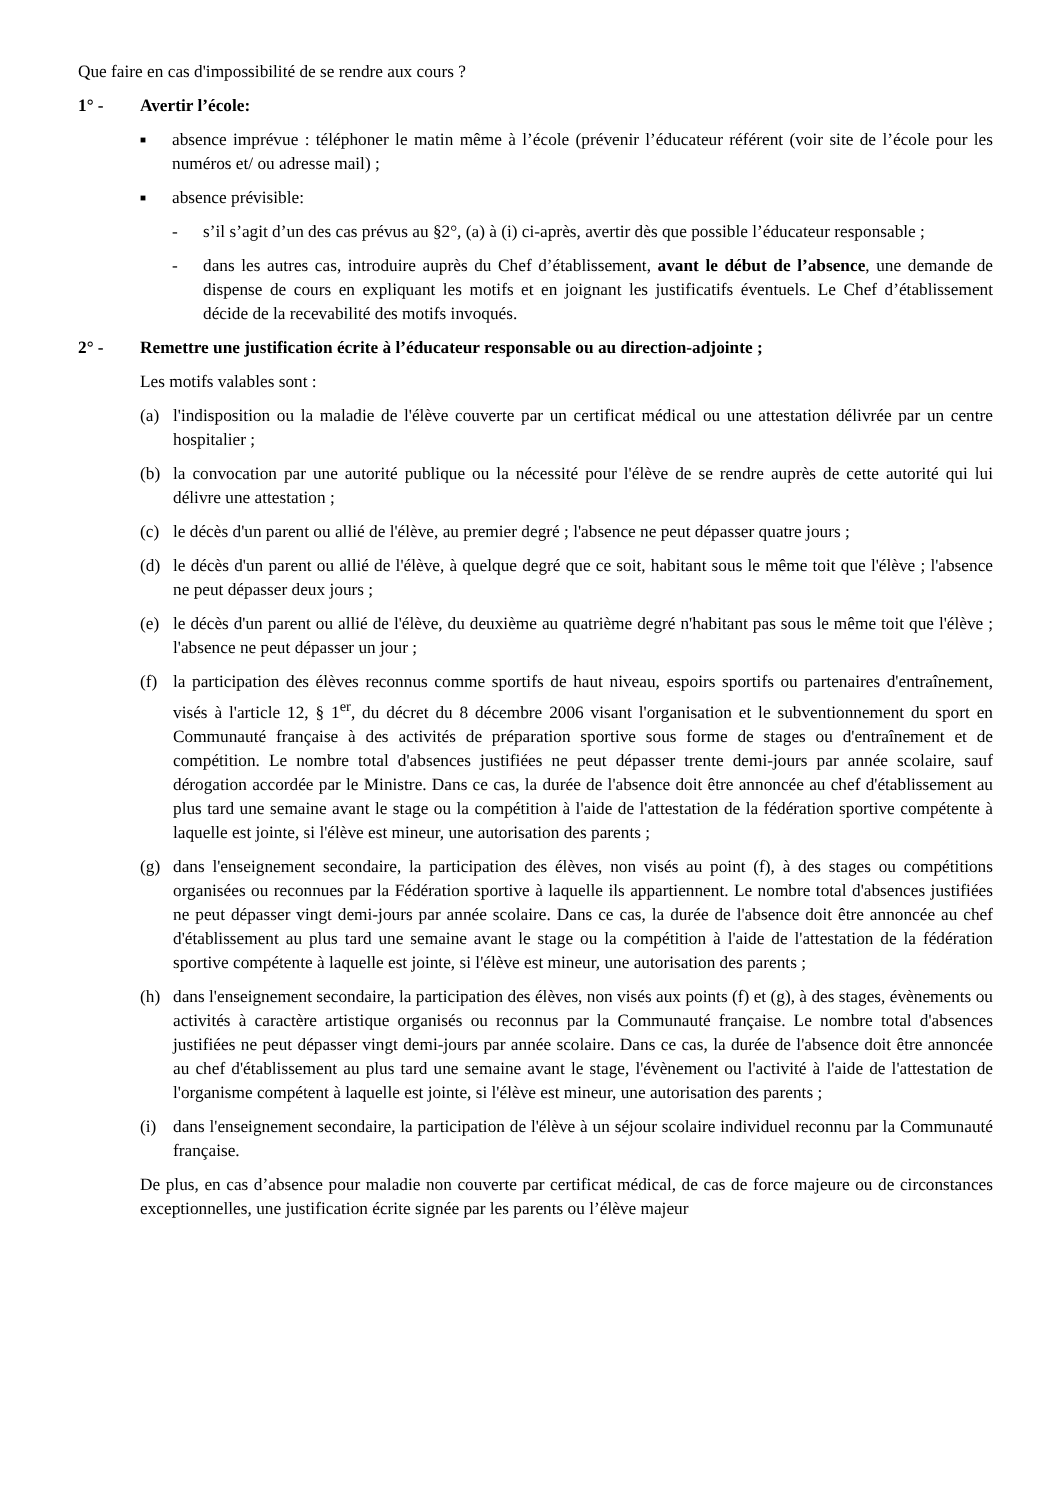Que faire en cas d'impossibilité de se rendre aux cours ?
1° - Avertir l’école:
■ absence imprévue : téléphoner le matin même à l’école (prévenir l’éducateur référent (voir site de l’école pour les numéros et/ ou adresse mail) ;
■ absence prévisible:
- s’il s’agit d’un des cas prévus au §2°, (a) à (i) ci-après, avertir dès que possible l’éducateur responsable ;
- dans les autres cas, introduire auprès du Chef d’établissement, avant le début de l’absence, une demande de dispense de cours en expliquant les motifs et en joignant les justificatifs éventuels. Le Chef d’établissement décide de la recevabilité des motifs invoqués.
2° - Remettre une justification écrite à l’éducateur responsable ou au direction-adjointe ;
Les motifs valables sont :
(a) l'indisposition ou la maladie de l'élève couverte par un certificat médical ou une attestation délivrée par un centre hospitalier ;
(b) la convocation par une autorité publique ou la nécessité pour l'élève de se rendre auprès de cette autorité qui lui délivre une attestation ;
(c) le décès d'un parent ou allié de l'élève, au premier degré ; l'absence ne peut dépasser quatre jours ;
(d) le décès d'un parent ou allié de l'élève, à quelque degré que ce soit, habitant sous le même toit que l'élève ; l'absence ne peut dépasser deux jours ;
(e) le décès d'un parent ou allié de l'élève, du deuxième au quatrième degré n'habitant pas sous le même toit que l'élève ; l'absence ne peut dépasser un jour ;
(f) la participation des élèves reconnus comme sportifs de haut niveau, espoirs sportifs ou partenaires d'entraînement, visés à l'article 12, § 1<sup>er</sup>, du décret du 8 décembre 2006 visant l'organisation et le subventionnement du sport en Communauté française à des activités de préparation sportive sous forme de stages ou d'entraînement et de compétition. Le nombre total d'absences justifiées ne peut dépasser trente demi-jours par année scolaire, sauf dérogation accordée par le Ministre. Dans ce cas, la durée de l'absence doit être annoncée au chef d'établissement au plus tard une semaine avant le stage ou la compétition à l'aide de l'attestation de la fédération sportive compétente à laquelle est jointe, si l'élève est mineur, une autorisation des parents ;
(g) dans l'enseignement secondaire, la participation des élèves, non visés au point (f), à des stages ou compétitions organisées ou reconnues par la Fédération sportive à laquelle ils appartiennent. Le nombre total d'absences justifiées ne peut dépasser vingt demi-jours par année scolaire. Dans ce cas, la durée de l'absence doit être annoncée au chef d'établissement au plus tard une semaine avant le stage ou la compétition à l'aide de l'attestation de la fédération sportive compétente à laquelle est jointe, si l'élève est mineur, une autorisation des parents ;
(h) dans l'enseignement secondaire, la participation des élèves, non visés aux points (f) et (g), à des stages, évènements ou activités à caractère artistique organisés ou reconnus par la Communauté française. Le nombre total d'absences justifiées ne peut dépasser vingt demi-jours par année scolaire. Dans ce cas, la durée de l'absence doit être annoncée au chef d'établissement au plus tard une semaine avant le stage, l'évènement ou l'activité à l'aide de l'attestation de l'organisme compétent à laquelle est jointe, si l'élève est mineur, une autorisation des parents ;
(i) dans l'enseignement secondaire, la participation de l'élève à un séjour scolaire individuel reconnu par la Communauté française.
De plus, en cas d’absence pour maladie non couverte par certificat médical, de cas de force majeure ou de circonstances exceptionnelles, une justification écrite signée par les parents ou l’élève majeur